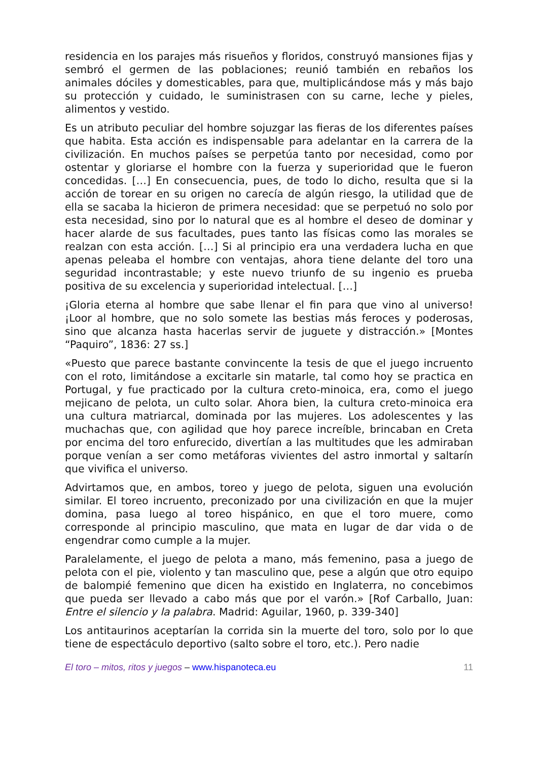residencia en los parajes más risueños y floridos, construyó mansiones fijas y sembró el germen de las poblaciones; reunió también en rebaños los animales dóciles y domesticables, para que, multiplicándose más y más bajo su protección y cuidado, le suministrasen con su carne, leche y pieles, alimentos y vestido.
Es un atributo peculiar del hombre sojuzgar las fieras de los diferentes países que habita. Esta acción es indispensable para adelantar en la carrera de la civilización. En muchos países se perpetúa tanto por necesidad, como por ostentar y gloriarse el hombre con la fuerza y superioridad que le fueron concedidas. […] En consecuencia, pues, de todo lo dicho, resulta que si la acción de torear en su origen no carecía de algún riesgo, la utilidad que de ella se sacaba la hicieron de primera necesidad: que se perpetuó no solo por esta necesidad, sino por lo natural que es al hombre el deseo de dominar y hacer alarde de sus facultades, pues tanto las físicas como las morales se realzan con esta acción. […] Si al principio era una verdadera lucha en que apenas peleaba el hombre con ventajas, ahora tiene delante del toro una seguridad incontrastable; y este nuevo triunfo de su ingenio es prueba positiva de su excelencia y superioridad intelectual. […]
¡Gloria eterna al hombre que sabe llenar el fin para que vino al universo! ¡Loor al hombre, que no solo somete las bestias más feroces y poderosas, sino que alcanza hasta hacerlas servir de juguete y distracción.» [Montes “Paquiro”, 1836: 27 ss.]
«Puesto que parece bastante convincente la tesis de que el juego incruento con el roto, limitándose a excitarle sin matarle, tal como hoy se practica en Portugal, y fue practicado por la cultura creto-minoica, era, como el juego mejicano de pelota, un culto solar. Ahora bien, la cultura creto-minoica era una cultura matriarcal, dominada por las mujeres. Los adolescentes y las muchachas que, con agilidad que hoy parece increíble, brincaban en Creta por encima del toro enfurecido, divertían a las multitudes que les admiraban porque venían a ser como metáforas vivientes del astro inmortal y saltarín que vivifica el universo.
Advirtamos que, en ambos, toreo y juego de pelota, siguen una evolución similar. El toreo incruento, preconizado por una civilización en que la mujer domina, pasa luego al toreo hispánico, en que el toro muere, como corresponde al principio masculino, que mata en lugar de dar vida o de engendrar como cumple a la mujer.
Paralelamente, el juego de pelota a mano, más femenino, pasa a juego de pelota con el pie, violento y tan masculino que, pese a algún que otro equipo de balompié femenino que dicen ha existido en Inglaterra, no concebimos que pueda ser llevado a cabo más que por el varón.» [Rof Carballo, Juan: Entre el silencio y la palabra. Madrid: Aguilar, 1960, p. 339-340]
Los antitaurinos aceptarían la corrida sin la muerte del toro, solo por lo que tiene de espectáculo deportivo (salto sobre el toro, etc.). Pero nadie
El toro – mitos, ritos y juegos – www.hispanoteca.eu 11